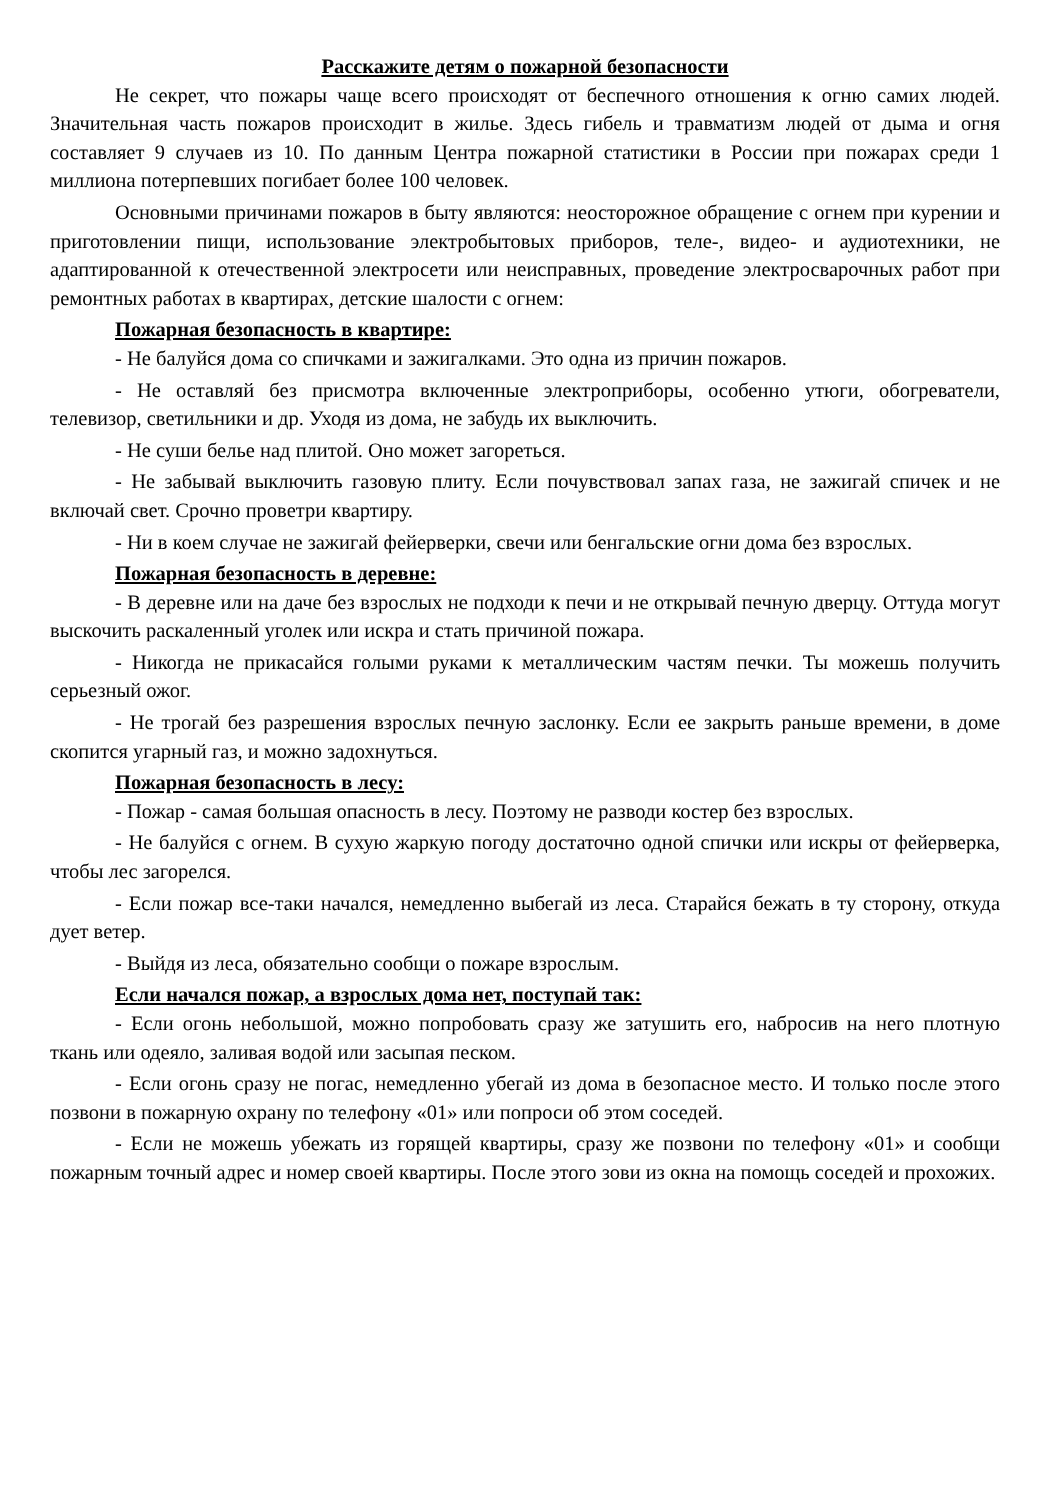Расскажите детям о пожарной безопасности
Не секрет, что пожары чаще всего происходят от беспечного отношения к огню самих людей. Значительная часть пожаров происходит в жилье. Здесь гибель и травматизм людей от дыма и огня составляет 9 случаев из 10. По данным Центра пожарной статистики в России при пожарах среди 1 миллиона потерпевших погибает более 100 человек.
Основными причинами пожаров в быту являются: неосторожное обращение с огнем при курении и приготовлении пищи, использование электробытовых приборов, теле-, видео- и аудиотехники, не адаптированной к отечественной электросети или неисправных, проведение электросварочных работ при ремонтных работах в квартирах, детские шалости с огнем:
Пожарная безопасность в квартире:
- Не балуйся дома со спичками и зажигалками. Это одна из причин пожаров.
- Не оставляй без присмотра включенные электроприборы, особенно утюги, обогреватели, телевизор, светильники и др. Уходя из дома, не забудь их выключить.
- Не суши белье над плитой. Оно может загореться.
- Не забывай выключить газовую плиту. Если почувствовал запах газа, не зажигай спичек и не включай свет. Срочно проветри квартиру.
- Ни в коем случае не зажигай фейерверки, свечи или бенгальские огни дома без взрослых.
Пожарная безопасность в деревне:
- В деревне или на даче без взрослых не подходи к печи и не открывай печную дверцу. Оттуда могут выскочить раскаленный уголек или искра и стать причиной пожара.
- Никогда не прикасайся голыми руками к металлическим частям печки. Ты можешь получить серьезный ожог.
- Не трогай без разрешения взрослых печную заслонку. Если ее закрыть раньше времени, в доме скопится угарный газ, и можно задохнуться.
Пожарная безопасность в лесу:
- Пожар - самая большая опасность в лесу. Поэтому не разводи костер без взрослых.
- Не балуйся с огнем. В сухую жаркую погоду достаточно одной спички или искры от фейерверка, чтобы лес загорелся.
- Если пожар все-таки начался, немедленно выбегай из леса. Старайся бежать в ту сторону, откуда дует ветер.
- Выйдя из леса, обязательно сообщи о пожаре взрослым.
Если начался пожар, а взрослых дома нет, поступай так:
- Если огонь небольшой, можно попробовать сразу же затушить его, набросив на него плотную ткань или одеяло, заливая водой или засыпая песком.
- Если огонь сразу не погас, немедленно убегай из дома в безопасное место. И только после этого позвони в пожарную охрану по телефону «01» или попроси об этом соседей.
- Если не можешь убежать из горящей квартиры, сразу же позвони по телефону «01» и сообщи пожарным точный адрес и номер своей квартиры. После этого зови из окна на помощь соседей и прохожих.